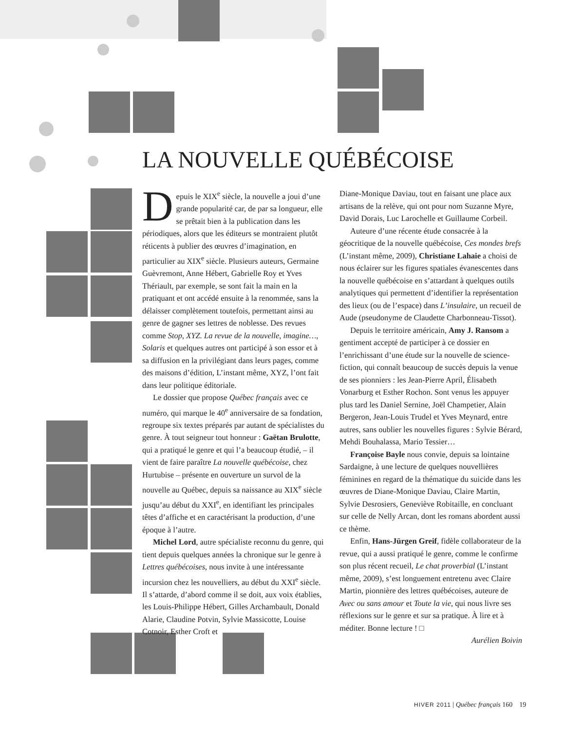LA NOUVELLE QUÉBÉCOISE
Depuis le XIX<sup>e</sup> siècle, la nouvelle a joui d’une grande popularité car, de par sa longueur, elle se prêtait bien à la publication dans les périodiques, alors que les éditeurs se montraient plutôt réticents à publier des œuvres d’imagination, en particulier au XIX<sup>e</sup> siècle. Plusieurs auteurs, Germaine Guèvremont, Anne Hébert, Gabrielle Roy et Yves Thériault, par exemple, se sont fait la main en la pratiquant et ont accédé ensuite à la renommée, sans la délaisser complètement toutefois, permettant ainsi au genre de gagner ses lettres de noblesse. Des revues comme Stop, XYZ. La revue de la nouvelle, imagine…, Solaris et quelques autres ont participé à son essor et à sa diffusion en la privilégiant dans leurs pages, comme des maisons d’édition, L’instant même, XYZ, l’ont fait dans leur politique éditoriale.
Le dossier que propose Québec français avec ce numéro, qui marque le 40<sup>e</sup> anniversaire de sa fondation, regroupe six textes préparés par autant de spécialistes du genre. À tout seigneur tout honneur : Gaëtan Brulotte, qui a pratiqué le genre et qui l’a beaucoup étudié, – il vient de faire paraître La nouvelle québécoise, chez Hurtubise – présente en ouverture un survol de la nouvelle au Québec, depuis sa naissance au XIX<sup>e</sup> siècle jusqu’au début du XXI<sup>e</sup>, en identifiant les principales têtes d’affiche et en caractérisant la production, d’une époque à l’autre.
Michel Lord, autre spécialiste reconnu du genre, qui tient depuis quelques années la chronique sur le genre à Lettres québécoises, nous invite à une intéressante incursion chez les nouvelliers, au début du XXI<sup>e</sup> siècle. Il s’attarde, d’abord comme il se doit, aux voix établies, les Louis-Philippe Hébert, Gilles Archambault, Donald Alarie, Claudine Potvin, Sylvie Massicotte, Louise Cotnoir, Esther Croft et
Diane-Monique Daviau, tout en faisant une place aux artisans de la relève, qui ont pour nom Suzanne Myre, David Dorais, Luc Larochelle et Guillaume Corbeil.
Auteure d’une récente étude consacrée à la géocritique de la nouvelle québécoise, Ces mondes brefs (L’instant même, 2009), Christiane Lahaie a choisi de nous éclairer sur les figures spatiales évanescentes dans la nouvelle québécoise en s’attardant à quelques outils analytiques qui permettent d’identifier la représentation des lieux (ou de l’espace) dans L’insulaire, un recueil de Aude (pseudonyme de Claudette Charbonneau-Tissot).
Depuis le territoire américain, Amy J. Ransom a gentiment accepté de participer à ce dossier en l’enrichissant d’une étude sur la nouvelle de science-fiction, qui connaît beaucoup de succès depuis la venue de ses pionniers : les Jean-Pierre April, Élisabeth Vonarburg et Esther Rochon. Sont venus les appuyer plus tard les Daniel Sernine, Joël Champetier, Alain Bergeron, Jean-Louis Trudel et Yves Meynard, entre autres, sans oublier les nouvelles figures : Sylvie Bérard, Mehdi Bouhalassa, Mario Tessier…
Françoise Bayle nous convie, depuis sa lointaine Sardaigne, à une lecture de quelques nouvellières féminines en regard de la thématique du suicide dans les œuvres de Diane-Monique Daviau, Claire Martin, Sylvie Desrosiers, Geneviève Robitaille, en concluant sur celle de Nelly Arcan, dont les romans abordent aussi ce thème.
Enfin, Hans-Jürgen Greif, fidèle collaborateur de la revue, qui a aussi pratiqué le genre, comme le confirme son plus récent recueil, Le chat proverbial (L’instant même, 2009), s’est longuement entretenu avec Claire Martin, pionnière des lettres québécoises, auteure de Avec ou sans amour et Toute la vie, qui nous livre ses réflexions sur le genre et sur sa pratique. À lire et à méditer. Bonne lecture ! □
Aurélien Boivin
HIVER 2011 | Québec français 160 19